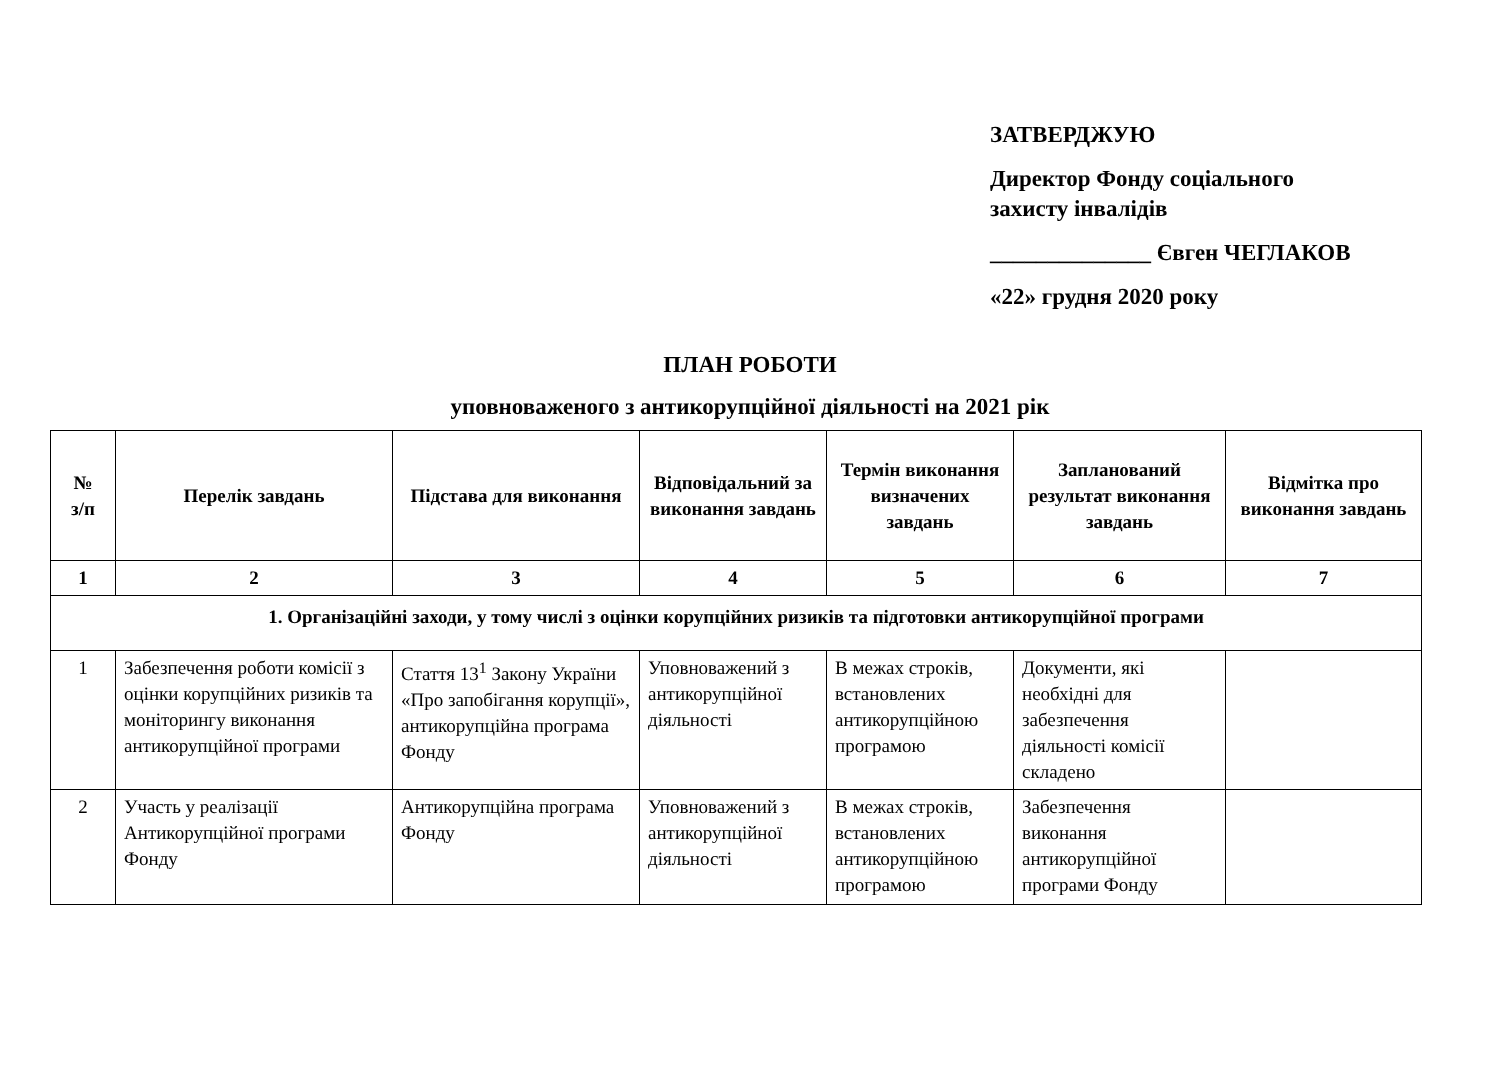ЗАТВЕРДЖУЮ
Директор Фонду соціального
захисту інвалідів
______________ Євген ЧЕГЛАКОВ
«22» грудня 2020 року
ПЛАН РОБОТИ
уповноваженого з антикорупційної діяльності на 2021 рік
| № з/п | Перелік завдань | Підстава для виконання | Відповідальний за виконання завдань | Термін виконання визначених завдань | Запланований результат виконання завдань | Відмітка про виконання завдань |
| --- | --- | --- | --- | --- | --- | --- |
| 1 | 2 | 3 | 4 | 5 | 6 | 7 |
| 1. Організаційні заходи, у тому числі з оцінки корупційних ризиків та підготовки антикорупційної програми | | | | | | |
| 1 | Забезпечення роботи комісії з оцінки корупційних ризиків та моніторингу виконання антикорупційної програми | Стаття 13<sup>1</sup> Закону України «Про запобігання корупції», антикорупційна програма Фонду | Уповноважений з антикорупційної діяльності | В межах строків, встановлених антикорупційною програмою | Документи, які необхідні для забезпечення діяльності комісії складено | |
| 2 | Участь у реалізації Антикорупційної програми Фонду | Антикорупційна програма Фонду | Уповноважений з антикорупційної діяльності | В межах строків, встановлених антикорупційною програмою | Забезпечення виконання антикорупційної програми Фонду | |